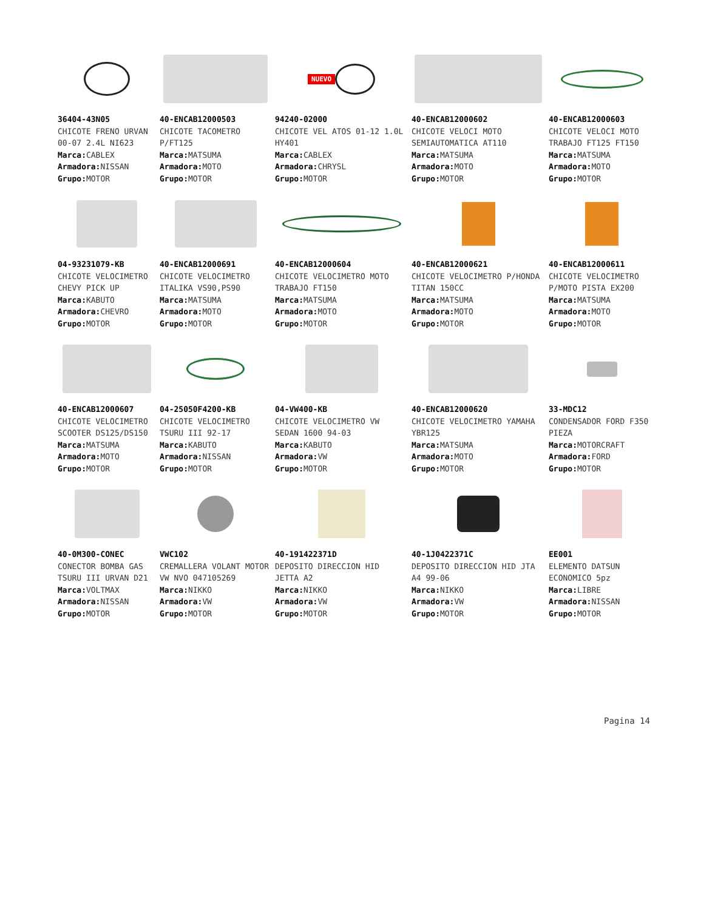36404-43N05
CHICOTE FRENO URVAN 00-07 2.4L NI623
Marca: CABLEX
Armadora: NISSAN
Grupo: MOTOR
40-ENCAB12000503
CHICOTE TACOMETRO P/FT125
Marca: MATSUMA
Armadora: MOTO
Grupo: MOTOR
NUEVO
94240-02000
CHICOTE VEL ATOS 01-12 1.0L HY401
Marca: CABLEX
Armadora: CHRYSL
Grupo: MOTOR
40-ENCAB12000602
CHICOTE VELOCI MOTO SEMIAUTOMATICA AT110
Marca: MATSUMA
Armadora: MOTO
Grupo: MOTOR
40-ENCAB12000603
CHICOTE VELOCI MOTO TRABAJO FT125 FT150
Marca: MATSUMA
Armadora: MOTO
Grupo: MOTOR
04-93231079-KB
CHICOTE VELOCIMETRO CHEVY PICK UP
Marca: KABUTO
Armadora: CHEVRO
Grupo: MOTOR
40-ENCAB12000691
CHICOTE VELOCIMETRO ITALIKA VS90,PS90
Marca: MATSUMA
Armadora: MOTO
Grupo: MOTOR
40-ENCAB12000604
CHICOTE VELOCIMETRO MOTO TRABAJO FT150
Marca: MATSUMA
Armadora: MOTO
Grupo: MOTOR
40-ENCAB12000621
CHICOTE VELOCIMETRO P/HONDA TITAN 150CC
Marca: MATSUMA
Armadora: MOTO
Grupo: MOTOR
40-ENCAB12000611
CHICOTE VELOCIMETRO P/MOTO PISTA EX200
Marca: MATSUMA
Armadora: MOTO
Grupo: MOTOR
40-ENCAB12000607
CHICOTE VELOCIMETRO SCOOTER DS125/DS150
Marca: MATSUMA
Armadora: MOTO
Grupo: MOTOR
04-25050F4200-KB
CHICOTE VELOCIMETRO TSURU III 92-17
Marca: KABUTO
Armadora: NISSAN
Grupo: MOTOR
04-VW400-KB
CHICOTE VELOCIMETRO VW SEDAN 1600 94-03
Marca: KABUTO
Armadora: VW
Grupo: MOTOR
40-ENCAB12000620
CHICOTE VELOCIMETRO YAMAHA YBR125
Marca: MATSUMA
Armadora: MOTO
Grupo: MOTOR
33-MDC12
CONDENSADOR FORD F350 PIEZA
Marca: MOTORCRAFT
Armadora: FORD
Grupo: MOTOR
40-0M300-CONEC
CONECTOR BOMBA GAS TSURU III URVAN D21
Marca: VOLTMAX
Armadora: NISSAN
Grupo: MOTOR
VWC102
CREMALLERA VOLANT MOTOR VW NVO 047105269
Marca: NIKKO
Armadora: VW
Grupo: MOTOR
40-191422371D
DEPOSITO DIRECCION HID JETTA A2
Marca: NIKKO
Armadora: VW
Grupo: MOTOR
40-1J0422371C
DEPOSITO DIRECCION HID JTA A4 99-06
Marca: NIKKO
Armadora: VW
Grupo: MOTOR
EE001
ELEMENTO DATSUN ECONOMICO 5pz
Marca: LIBRE
Armadora: NISSAN
Grupo: MOTOR
Pagina 14